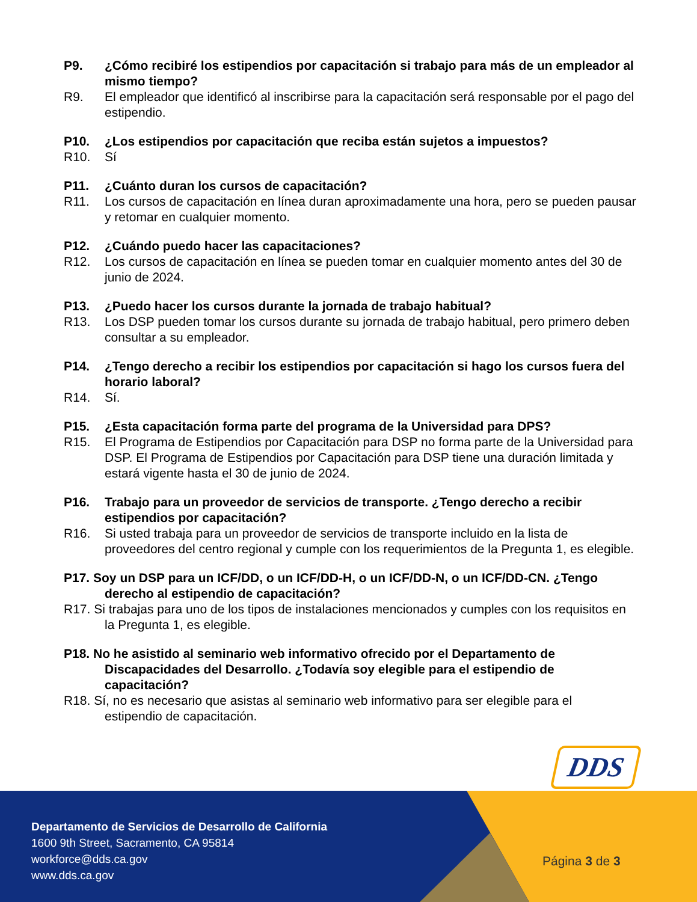P9. ¿Cómo recibiré los estipendios por capacitación si trabajo para más de un empleador al mismo tiempo?
R9. El empleador que identificó al inscribirse para la capacitación será responsable por el pago del estipendio.
P10. ¿Los estipendios por capacitación que reciba están sujetos a impuestos?
R10. Sí
P11. ¿Cuánto duran los cursos de capacitación?
R11. Los cursos de capacitación en línea duran aproximadamente una hora, pero se pueden pausar y retomar en cualquier momento.
P12. ¿Cuándo puedo hacer las capacitaciones?
R12. Los cursos de capacitación en línea se pueden tomar en cualquier momento antes del 30 de junio de 2024.
P13. ¿Puedo hacer los cursos durante la jornada de trabajo habitual?
R13. Los DSP pueden tomar los cursos durante su jornada de trabajo habitual, pero primero deben consultar a su empleador.
P14. ¿Tengo derecho a recibir los estipendios por capacitación si hago los cursos fuera del horario laboral?
R14. Sí.
P15. ¿Esta capacitación forma parte del programa de la Universidad para DPS?
R15. El Programa de Estipendios por Capacitación para DSP no forma parte de la Universidad para DSP. El Programa de Estipendios por Capacitación para DSP tiene una duración limitada y estará vigente hasta el 30 de junio de 2024.
P16. Trabajo para un proveedor de servicios de transporte. ¿Tengo derecho a recibir estipendios por capacitación?
R16. Si usted trabaja para un proveedor de servicios de transporte incluido en la lista de proveedores del centro regional y cumple con los requerimientos de la Pregunta 1, es elegible.
P17. Soy un DSP para un ICF/DD, o un ICF/DD-H, o un ICF/DD-N, o un ICF/DD-CN. ¿Tengo derecho al estipendio de capacitación?
R17. Si trabajas para uno de los tipos de instalaciones mencionados y cumples con los requisitos en la Pregunta 1, es elegible.
P18. No he asistido al seminario web informativo ofrecido por el Departamento de Discapacidades del Desarrollo. ¿Todavía soy elegible para el estipendio de capacitación?
R18. Sí, no es necesario que asistas al seminario web informativo para ser elegible para el estipendio de capacitación.
DDS
Departamento de Servicios de Desarrollo de California
1600 9th Street, Sacramento, CA 95814
workforce@dds.ca.gov
www.dds.ca.gov
Página 3 de 3